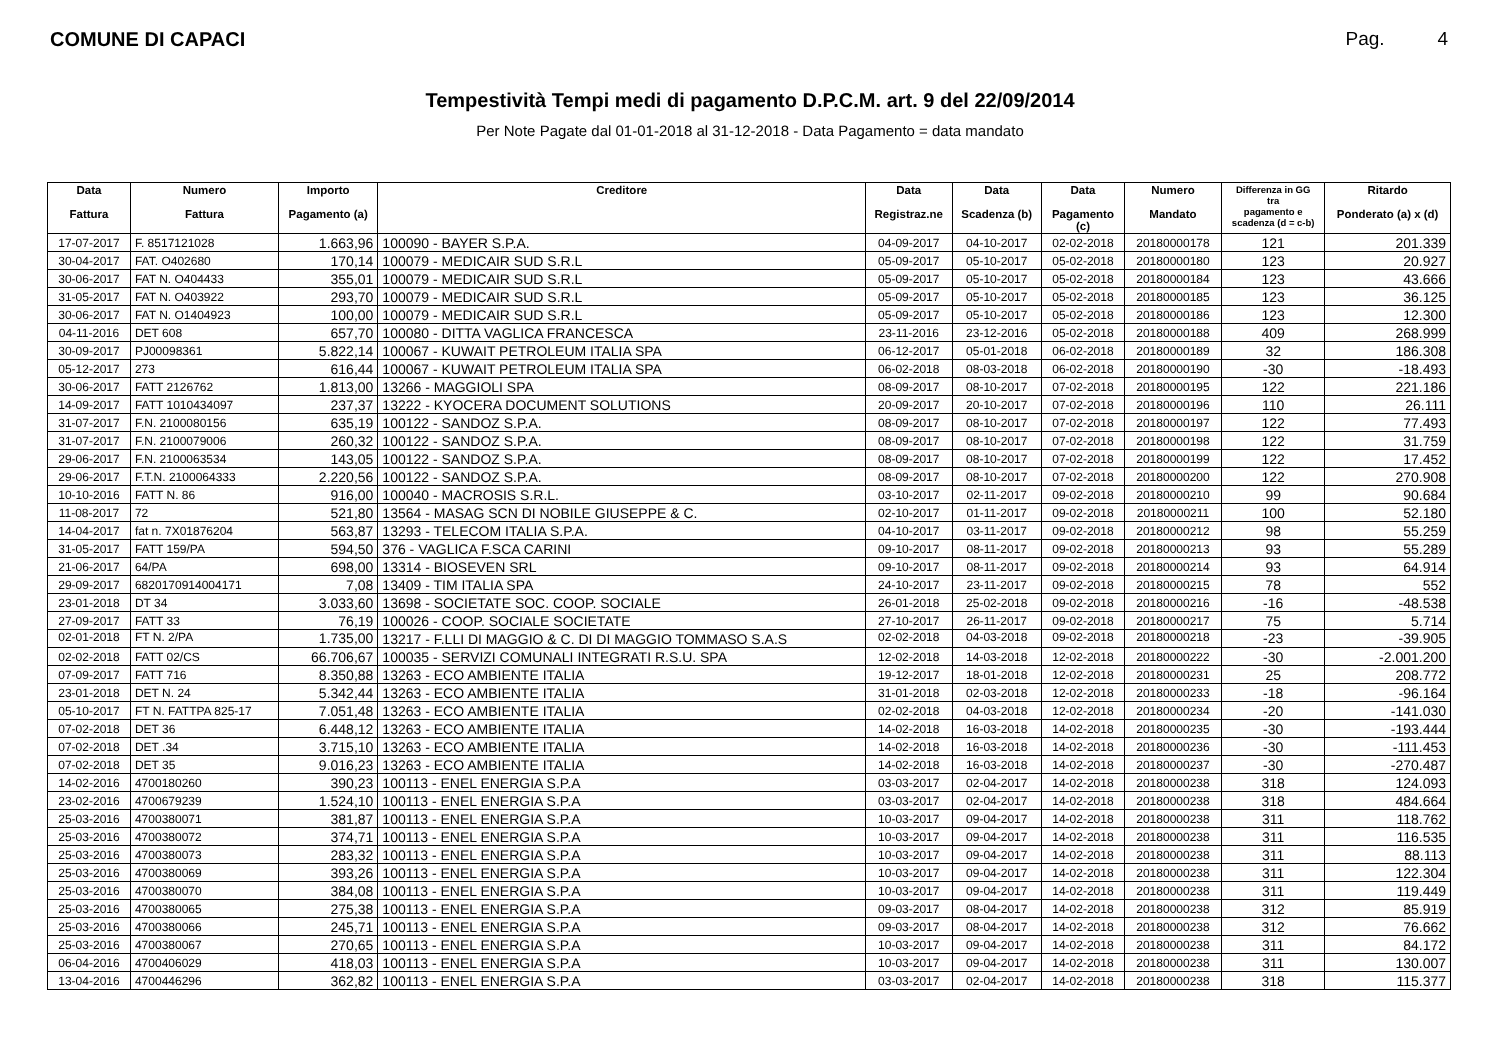COMUNE DI CAPACI Pag. 4
Tempestività Tempi medi di pagamento D.P.C.M. art. 9 del 22/09/2014
Per Note Pagate dal 01-01-2018 al 31-12-2018 - Data Pagamento = data mandato
| Data Fattura | Numero Fattura | Importo Pagamento (a) | Creditore | Data Registraz.ne | Data Scadenza (b) | Data Pagamento (c) | Numero Mandato | Differenza in GG tra pagamento e scadenza (d = c-b) | Ritardo Ponderato (a) x (d) |
| --- | --- | --- | --- | --- | --- | --- | --- | --- | --- |
| 17-07-2017 | F. 8517121028 | 1.663,96 | 100090 - BAYER S.P.A. | 04-09-2017 | 04-10-2017 | 02-02-2018 | 20180000178 | 121 | 201.339 |
| 30-04-2017 | FAT. O402680 | 170,14 | 100079 - MEDICAIR SUD S.R.L | 05-09-2017 | 05-10-2017 | 05-02-2018 | 20180000180 | 123 | 20.927 |
| 30-06-2017 | FAT N. O404433 | 355,01 | 100079 - MEDICAIR SUD S.R.L | 05-09-2017 | 05-10-2017 | 05-02-2018 | 20180000184 | 123 | 43.666 |
| 31-05-2017 | FAT N. O403922 | 293,70 | 100079 - MEDICAIR SUD S.R.L | 05-09-2017 | 05-10-2017 | 05-02-2018 | 20180000185 | 123 | 36.125 |
| 30-06-2017 | FAT N. O1404923 | 100,00 | 100079 - MEDICAIR SUD S.R.L | 05-09-2017 | 05-10-2017 | 05-02-2018 | 20180000186 | 123 | 12.300 |
| 04-11-2016 | DET 608 | 657,70 | 100080 - DITTA VAGLICA FRANCESCA | 23-11-2016 | 23-12-2016 | 05-02-2018 | 20180000188 | 409 | 268.999 |
| 30-09-2017 | PJ00098361 | 5.822,14 | 100067 - KUWAIT PETROLEUM ITALIA SPA | 06-12-2017 | 05-01-2018 | 06-02-2018 | 20180000189 | 32 | 186.308 |
| 05-12-2017 | 273 | 616,44 | 100067 - KUWAIT PETROLEUM ITALIA SPA | 06-02-2018 | 08-03-2018 | 06-02-2018 | 20180000190 | -30 | -18.493 |
| 30-06-2017 | FATT 2126762 | 1.813,00 | 13266 - MAGGIOLI SPA | 08-09-2017 | 08-10-2017 | 07-02-2018 | 20180000195 | 122 | 221.186 |
| 14-09-2017 | FATT 1010434097 | 237,37 | 13222 - KYOCERA DOCUMENT SOLUTIONS | 20-09-2017 | 20-10-2017 | 07-02-2018 | 20180000196 | 110 | 26.111 |
| 31-07-2017 | F.N. 2100080156 | 635,19 | 100122 - SANDOZ S.P.A. | 08-09-2017 | 08-10-2017 | 07-02-2018 | 20180000197 | 122 | 77.493 |
| 31-07-2017 | F.N. 2100079006 | 260,32 | 100122 - SANDOZ S.P.A. | 08-09-2017 | 08-10-2017 | 07-02-2018 | 20180000198 | 122 | 31.759 |
| 29-06-2017 | F.N. 2100063534 | 143,05 | 100122 - SANDOZ S.P.A. | 08-09-2017 | 08-10-2017 | 07-02-2018 | 20180000199 | 122 | 17.452 |
| 29-06-2017 | F.T.N. 2100064333 | 2.220,56 | 100122 - SANDOZ S.P.A. | 08-09-2017 | 08-10-2017 | 07-02-2018 | 20180000200 | 122 | 270.908 |
| 10-10-2016 | FATT N. 86 | 916,00 | 100040 - MACROSIS S.R.L. | 03-10-2017 | 02-11-2017 | 09-02-2018 | 20180000210 | 99 | 90.684 |
| 11-08-2017 | 72 | 521,80 | 13564 - MASAG SCN DI NOBILE GIUSEPPE & C. | 02-10-2017 | 01-11-2017 | 09-02-2018 | 20180000211 | 100 | 52.180 |
| 14-04-2017 | fat n. 7X01876204 | 563,87 | 13293 - TELECOM ITALIA S.P.A. | 04-10-2017 | 03-11-2017 | 09-02-2018 | 20180000212 | 98 | 55.259 |
| 31-05-2017 | FATT 159/PA | 594,50 | 376 - VAGLICA F.SCA CARINI | 09-10-2017 | 08-11-2017 | 09-02-2018 | 20180000213 | 93 | 55.289 |
| 21-06-2017 | 64/PA | 698,00 | 13314 - BIOSEVEN SRL | 09-10-2017 | 08-11-2017 | 09-02-2018 | 20180000214 | 93 | 64.914 |
| 29-09-2017 | 6820170914004171 | 7,08 | 13409 - TIM ITALIA SPA | 24-10-2017 | 23-11-2017 | 09-02-2018 | 20180000215 | 78 | 552 |
| 23-01-2018 | DT 34 | 3.033,60 | 13698 - SOCIETATE SOC. COOP. SOCIALE | 26-01-2018 | 25-02-2018 | 09-02-2018 | 20180000216 | -16 | -48.538 |
| 27-09-2017 | FATT 33 | 76,19 | 100026 - COOP. SOCIALE SOCIETATE | 27-10-2017 | 26-11-2017 | 09-02-2018 | 20180000217 | 75 | 5.714 |
| 02-01-2018 | FT N. 2/PA | 1.735,00 | 13217 - F.LLI DI MAGGIO & C. DI DI MAGGIO TOMMASO S.A.S | 02-02-2018 | 04-03-2018 | 09-02-2018 | 20180000218 | -23 | -39.905 |
| 02-02-2018 | FATT 02/CS | 66.706,67 | 100035 - SERVIZI COMUNALI INTEGRATI R.S.U. SPA | 12-02-2018 | 14-03-2018 | 12-02-2018 | 20180000222 | -30 | -2.001.200 |
| 07-09-2017 | FATT 716 | 8.350,88 | 13263 - ECO AMBIENTE ITALIA | 19-12-2017 | 18-01-2018 | 12-02-2018 | 20180000231 | 25 | 208.772 |
| 23-01-2018 | DET N. 24 | 5.342,44 | 13263 - ECO AMBIENTE ITALIA | 31-01-2018 | 02-03-2018 | 12-02-2018 | 20180000233 | -18 | -96.164 |
| 05-10-2017 | FT N. FATTPA 825-17 | 7.051,48 | 13263 - ECO AMBIENTE ITALIA | 02-02-2018 | 04-03-2018 | 12-02-2018 | 20180000234 | -20 | -141.030 |
| 07-02-2018 | DET 36 | 6.448,12 | 13263 - ECO AMBIENTE ITALIA | 14-02-2018 | 16-03-2018 | 14-02-2018 | 20180000235 | -30 | -193.444 |
| 07-02-2018 | DET .34 | 3.715,10 | 13263 - ECO AMBIENTE ITALIA | 14-02-2018 | 16-03-2018 | 14-02-2018 | 20180000236 | -30 | -111.453 |
| 07-02-2018 | DET 35 | 9.016,23 | 13263 - ECO AMBIENTE ITALIA | 14-02-2018 | 16-03-2018 | 14-02-2018 | 20180000237 | -30 | -270.487 |
| 14-02-2016 | 4700180260 | 390,23 | 100113 - ENEL ENERGIA S.P.A | 03-03-2017 | 02-04-2017 | 14-02-2018 | 20180000238 | 318 | 124.093 |
| 23-02-2016 | 4700679239 | 1.524,10 | 100113 - ENEL ENERGIA S.P.A | 03-03-2017 | 02-04-2017 | 14-02-2018 | 20180000238 | 318 | 484.664 |
| 25-03-2016 | 4700380071 | 381,87 | 100113 - ENEL ENERGIA S.P.A | 10-03-2017 | 09-04-2017 | 14-02-2018 | 20180000238 | 311 | 118.762 |
| 25-03-2016 | 4700380072 | 374,71 | 100113 - ENEL ENERGIA S.P.A | 10-03-2017 | 09-04-2017 | 14-02-2018 | 20180000238 | 311 | 116.535 |
| 25-03-2016 | 4700380073 | 283,32 | 100113 - ENEL ENERGIA S.P.A | 10-03-2017 | 09-04-2017 | 14-02-2018 | 20180000238 | 311 | 88.113 |
| 25-03-2016 | 4700380069 | 393,26 | 100113 - ENEL ENERGIA S.P.A | 10-03-2017 | 09-04-2017 | 14-02-2018 | 20180000238 | 311 | 122.304 |
| 25-03-2016 | 4700380070 | 384,08 | 100113 - ENEL ENERGIA S.P.A | 10-03-2017 | 09-04-2017 | 14-02-2018 | 20180000238 | 311 | 119.449 |
| 25-03-2016 | 4700380065 | 275,38 | 100113 - ENEL ENERGIA S.P.A | 09-03-2017 | 08-04-2017 | 14-02-2018 | 20180000238 | 312 | 85.919 |
| 25-03-2016 | 4700380066 | 245,71 | 100113 - ENEL ENERGIA S.P.A | 09-03-2017 | 08-04-2017 | 14-02-2018 | 20180000238 | 312 | 76.662 |
| 25-03-2016 | 4700380067 | 270,65 | 100113 - ENEL ENERGIA S.P.A | 10-03-2017 | 09-04-2017 | 14-02-2018 | 20180000238 | 311 | 84.172 |
| 06-04-2016 | 4700406029 | 418,03 | 100113 - ENEL ENERGIA S.P.A | 10-03-2017 | 09-04-2017 | 14-02-2018 | 20180000238 | 311 | 130.007 |
| 13-04-2016 | 4700446296 | 362,82 | 100113 - ENEL ENERGIA S.P.A | 03-03-2017 | 02-04-2017 | 14-02-2018 | 20180000238 | 318 | 115.377 |